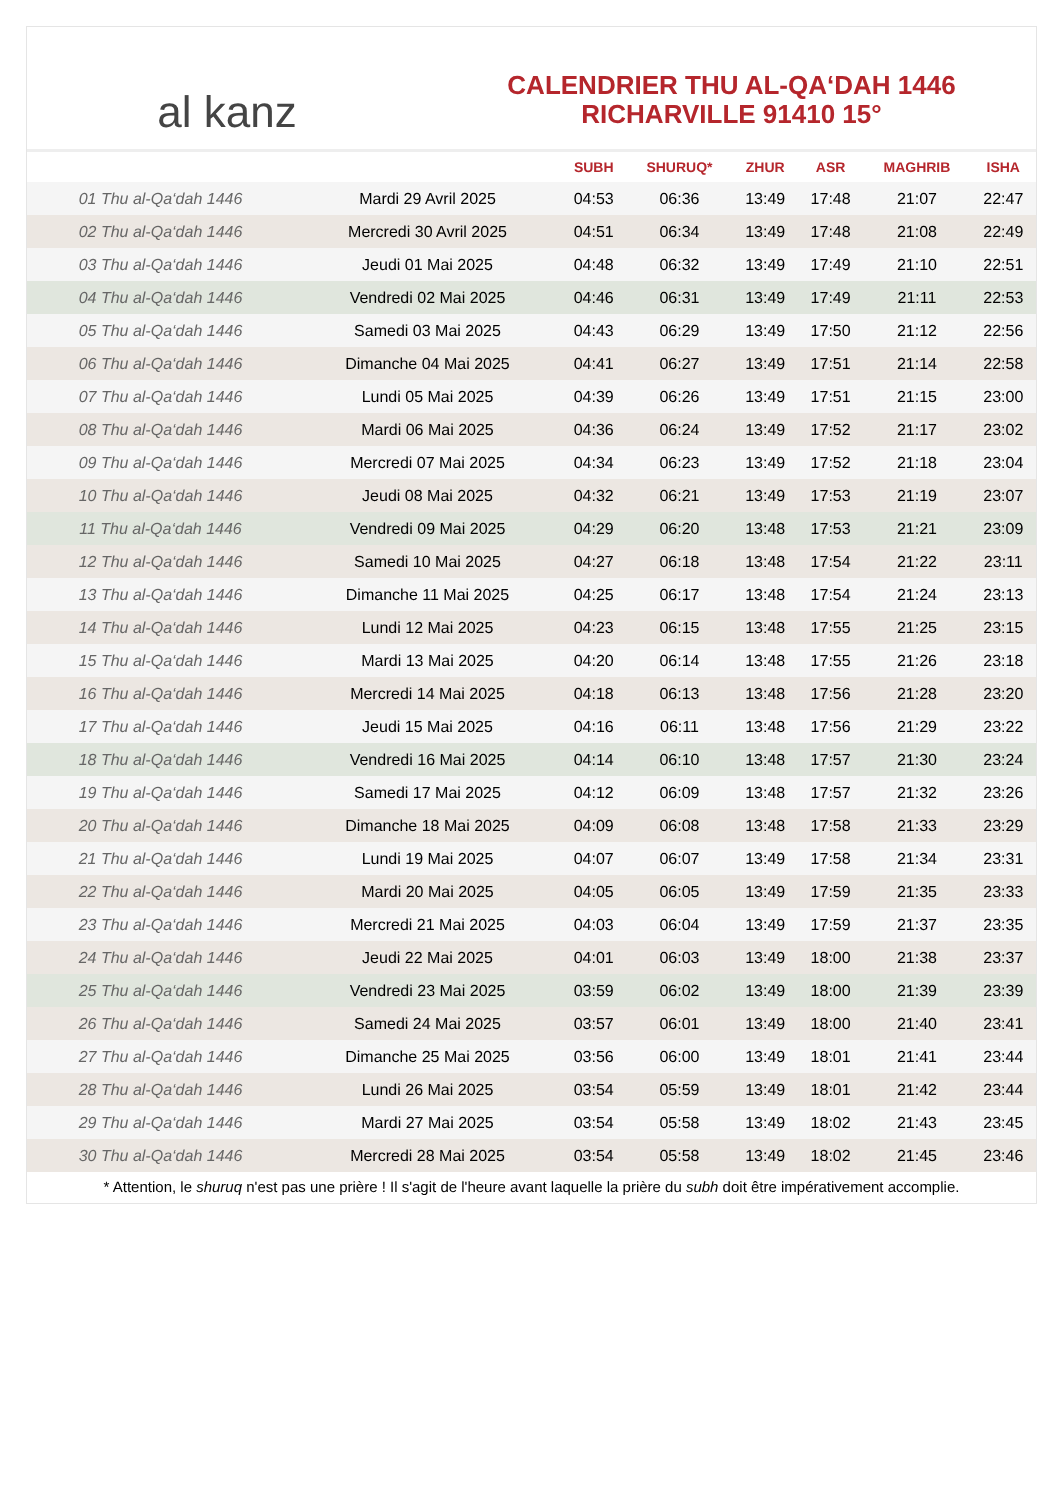al kanz
CALENDRIER THU AL-QA‘DAH 1446
RICHARVILLE 91410 15°
| | | SUBH | SHURUQ* | ZHUR | ASR | MAGHRIB | ISHA |
| --- | --- | --- | --- | --- | --- | --- | --- |
| 01 Thu al-Qa‘dah 1446 | Mardi 29 Avril 2025 | 04:53 | 06:36 | 13:49 | 17:48 | 21:07 | 22:47 |
| 02 Thu al-Qa‘dah 1446 | Mercredi 30 Avril 2025 | 04:51 | 06:34 | 13:49 | 17:48 | 21:08 | 22:49 |
| 03 Thu al-Qa‘dah 1446 | Jeudi 01 Mai 2025 | 04:48 | 06:32 | 13:49 | 17:49 | 21:10 | 22:51 |
| 04 Thu al-Qa‘dah 1446 | Vendredi 02 Mai 2025 | 04:46 | 06:31 | 13:49 | 17:49 | 21:11 | 22:53 |
| 05 Thu al-Qa‘dah 1446 | Samedi 03 Mai 2025 | 04:43 | 06:29 | 13:49 | 17:50 | 21:12 | 22:56 |
| 06 Thu al-Qa‘dah 1446 | Dimanche 04 Mai 2025 | 04:41 | 06:27 | 13:49 | 17:51 | 21:14 | 22:58 |
| 07 Thu al-Qa‘dah 1446 | Lundi 05 Mai 2025 | 04:39 | 06:26 | 13:49 | 17:51 | 21:15 | 23:00 |
| 08 Thu al-Qa‘dah 1446 | Mardi 06 Mai 2025 | 04:36 | 06:24 | 13:49 | 17:52 | 21:17 | 23:02 |
| 09 Thu al-Qa‘dah 1446 | Mercredi 07 Mai 2025 | 04:34 | 06:23 | 13:49 | 17:52 | 21:18 | 23:04 |
| 10 Thu al-Qa‘dah 1446 | Jeudi 08 Mai 2025 | 04:32 | 06:21 | 13:49 | 17:53 | 21:19 | 23:07 |
| 11 Thu al-Qa‘dah 1446 | Vendredi 09 Mai 2025 | 04:29 | 06:20 | 13:48 | 17:53 | 21:21 | 23:09 |
| 12 Thu al-Qa‘dah 1446 | Samedi 10 Mai 2025 | 04:27 | 06:18 | 13:48 | 17:54 | 21:22 | 23:11 |
| 13 Thu al-Qa‘dah 1446 | Dimanche 11 Mai 2025 | 04:25 | 06:17 | 13:48 | 17:54 | 21:24 | 23:13 |
| 14 Thu al-Qa‘dah 1446 | Lundi 12 Mai 2025 | 04:23 | 06:15 | 13:48 | 17:55 | 21:25 | 23:15 |
| 15 Thu al-Qa‘dah 1446 | Mardi 13 Mai 2025 | 04:20 | 06:14 | 13:48 | 17:55 | 21:26 | 23:18 |
| 16 Thu al-Qa‘dah 1446 | Mercredi 14 Mai 2025 | 04:18 | 06:13 | 13:48 | 17:56 | 21:28 | 23:20 |
| 17 Thu al-Qa‘dah 1446 | Jeudi 15 Mai 2025 | 04:16 | 06:11 | 13:48 | 17:56 | 21:29 | 23:22 |
| 18 Thu al-Qa‘dah 1446 | Vendredi 16 Mai 2025 | 04:14 | 06:10 | 13:48 | 17:57 | 21:30 | 23:24 |
| 19 Thu al-Qa‘dah 1446 | Samedi 17 Mai 2025 | 04:12 | 06:09 | 13:48 | 17:57 | 21:32 | 23:26 |
| 20 Thu al-Qa‘dah 1446 | Dimanche 18 Mai 2025 | 04:09 | 06:08 | 13:48 | 17:58 | 21:33 | 23:29 |
| 21 Thu al-Qa‘dah 1446 | Lundi 19 Mai 2025 | 04:07 | 06:07 | 13:49 | 17:58 | 21:34 | 23:31 |
| 22 Thu al-Qa‘dah 1446 | Mardi 20 Mai 2025 | 04:05 | 06:05 | 13:49 | 17:59 | 21:35 | 23:33 |
| 23 Thu al-Qa‘dah 1446 | Mercredi 21 Mai 2025 | 04:03 | 06:04 | 13:49 | 17:59 | 21:37 | 23:35 |
| 24 Thu al-Qa‘dah 1446 | Jeudi 22 Mai 2025 | 04:01 | 06:03 | 13:49 | 18:00 | 21:38 | 23:37 |
| 25 Thu al-Qa‘dah 1446 | Vendredi 23 Mai 2025 | 03:59 | 06:02 | 13:49 | 18:00 | 21:39 | 23:39 |
| 26 Thu al-Qa‘dah 1446 | Samedi 24 Mai 2025 | 03:57 | 06:01 | 13:49 | 18:00 | 21:40 | 23:41 |
| 27 Thu al-Qa‘dah 1446 | Dimanche 25 Mai 2025 | 03:56 | 06:00 | 13:49 | 18:01 | 21:41 | 23:44 |
| 28 Thu al-Qa‘dah 1446 | Lundi 26 Mai 2025 | 03:54 | 05:59 | 13:49 | 18:01 | 21:42 | 23:44 |
| 29 Thu al-Qa‘dah 1446 | Mardi 27 Mai 2025 | 03:54 | 05:58 | 13:49 | 18:02 | 21:43 | 23:45 |
| 30 Thu al-Qa‘dah 1446 | Mercredi 28 Mai 2025 | 03:54 | 05:58 | 13:49 | 18:02 | 21:45 | 23:46 |
* Attention, le shuruq n'est pas une prière ! Il s'agit de l'heure avant laquelle la prière du subh doit être impérativement accomplie.